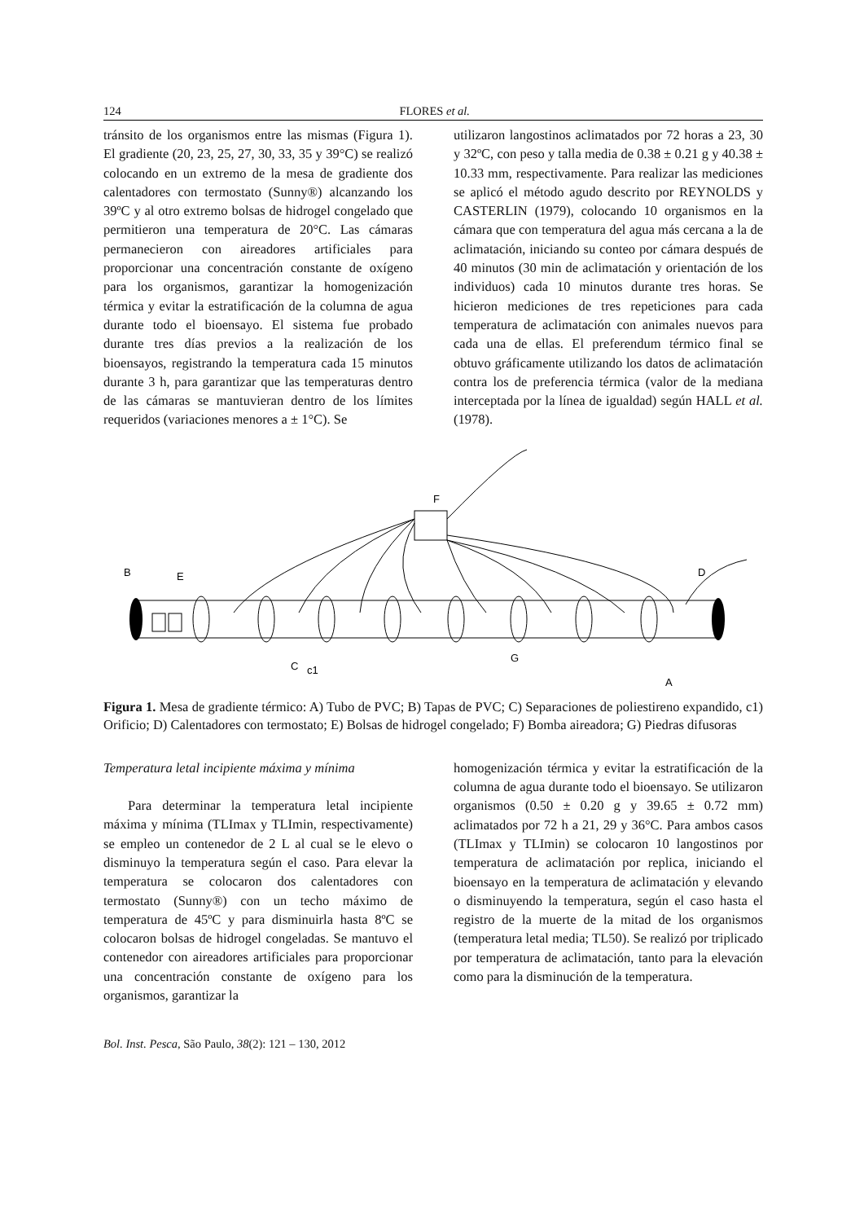124 FLORES et al.
tránsito de los organismos entre las mismas (Figura 1). El gradiente (20, 23, 25, 27, 30, 33, 35 y 39°C) se realizó colocando en un extremo de la mesa de gradiente dos calentadores con termostato (Sunny®) alcanzando los 39ºC y al otro extremo bolsas de hidrogel congelado que permitieron una temperatura de 20°C. Las cámaras permanecieron con aireadores artificiales para proporcionar una concentración constante de oxígeno para los organismos, garantizar la homogenización térmica y evitar la estratificación de la columna de agua durante todo el bioensayo. El sistema fue probado durante tres días previos a la realización de los bioensayos, registrando la temperatura cada 15 minutos durante 3 h, para garantizar que las temperaturas dentro de las cámaras se mantuvieran dentro de los límites requeridos (variaciones menores a ± 1°C). Se
utilizaron langostinos aclimatados por 72 horas a 23, 30 y 32ºC, con peso y talla media de 0.38 ± 0.21 g y 40.38 ± 10.33 mm, respectivamente. Para realizar las mediciones se aplicó el método agudo descrito por REYNOLDS y CASTERLIN (1979), colocando 10 organismos en la cámara que con temperatura del agua más cercana a la de aclimatación, iniciando su conteo por cámara después de 40 minutos (30 min de aclimatación y orientación de los individuos) cada 10 minutos durante tres horas. Se hicieron mediciones de tres repeticiones para cada temperatura de aclimatación con animales nuevos para cada una de ellas. El preferendum térmico final se obtuvo gráficamente utilizando los datos de aclimatación contra los de preferencia térmica (valor de la mediana interceptada por la línea de igualdad) según HALL et al. (1978).
B
E
F
D
C
c1
G
A
Figura 1. Mesa de gradiente térmico: A) Tubo de PVC; B) Tapas de PVC; C) Separaciones de poliestireno expandido, c1) Orificio; D) Calentadores con termostato; E) Bolsas de hidrogel congelado; F) Bomba aireadora; G) Piedras difusoras
Temperatura letal incipiente máxima y mínima
Para determinar la temperatura letal incipiente máxima y mínima (TLImax y TLImin, respectivamente) se empleo un contenedor de 2 L al cual se le elevo o disminuyo la temperatura según el caso. Para elevar la temperatura se colocaron dos calentadores con termostato (Sunny®) con un techo máximo de temperatura de 45ºC y para disminuirla hasta 8ºC se colocaron bolsas de hidrogel congeladas. Se mantuvo el contenedor con aireadores artificiales para proporcionar una concentración constante de oxígeno para los organismos, garantizar la
homogenización térmica y evitar la estratificación de la columna de agua durante todo el bioensayo. Se utilizaron organismos (0.50 ± 0.20 g y 39.65 ± 0.72 mm) aclimatados por 72 h a 21, 29 y 36°C. Para ambos casos (TLImax y TLImin) se colocaron 10 langostinos por temperatura de aclimatación por replica, iniciando el bioensayo en la temperatura de aclimatación y elevando o disminuyendo la temperatura, según el caso hasta el registro de la muerte de la mitad de los organismos (temperatura letal media; TL50). Se realizó por triplicado por temperatura de aclimatación, tanto para la elevación como para la disminución de la temperatura.
Bol. Inst. Pesca, São Paulo, 38(2): 121 – 130, 2012